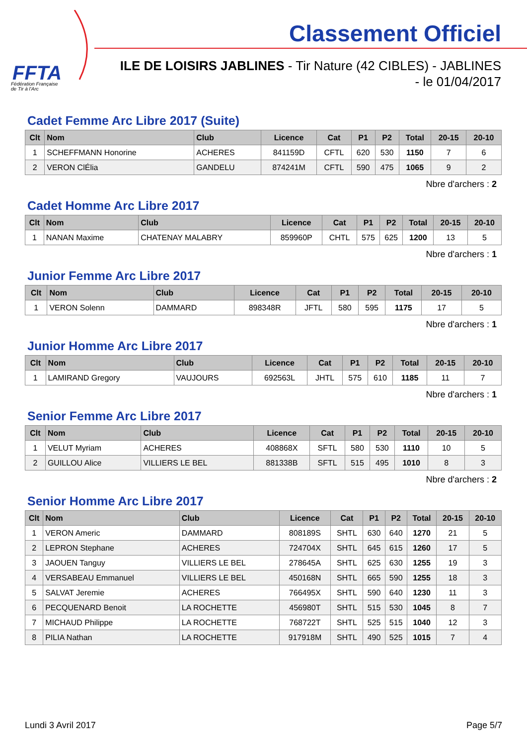FFTA
Fédération Française
de Tir à l'Arc
Classement Officiel
ILE DE LOISIRS JABLINES - Tir Nature (42 CIBLES) - JABLINES
- le 01/04/2017
Cadet Femme Arc Libre 2017 (Suite)
| Clt | Nom | Club | Licence | Cat | P1 | P2 | Total | 20-15 | 20-10 |
| --- | --- | --- | --- | --- | --- | --- | --- | --- | --- |
| 1 | SCHEFFMANN Honorine | ACHERES | 841159D | CFTL | 620 | 530 | 1150 | 7 | 6 |
| 2 | VERON ClÉlia | GANDELU | 874241M | CFTL | 590 | 475 | 1065 | 9 | 2 |
Nbre d'archers : 2
Cadet Homme Arc Libre 2017
| Clt | Nom | Club | Licence | Cat | P1 | P2 | Total | 20-15 | 20-10 |
| --- | --- | --- | --- | --- | --- | --- | --- | --- | --- |
| 1 | NANAN Maxime | CHATENAY MALABRY | 859960P | CHTL | 575 | 625 | 1200 | 13 | 5 |
Nbre d'archers : 1
Junior Femme Arc Libre 2017
| Clt | Nom | Club | Licence | Cat | P1 | P2 | Total | 20-15 | 20-10 |
| --- | --- | --- | --- | --- | --- | --- | --- | --- | --- |
| 1 | VERON Solenn | DAMMARD | 898348R | JFTL | 580 | 595 | 1175 | 17 | 5 |
Nbre d'archers : 1
Junior Homme Arc Libre 2017
| Clt | Nom | Club | Licence | Cat | P1 | P2 | Total | 20-15 | 20-10 |
| --- | --- | --- | --- | --- | --- | --- | --- | --- | --- |
| 1 | LAMIRAND Gregory | VAUJOURS | 692563L | JHTL | 575 | 610 | 1185 | 11 | 7 |
Nbre d'archers : 1
Senior Femme Arc Libre 2017
| Clt | Nom | Club | Licence | Cat | P1 | P2 | Total | 20-15 | 20-10 |
| --- | --- | --- | --- | --- | --- | --- | --- | --- | --- |
| 1 | VELUT Myriam | ACHERES | 408868X | SFTL | 580 | 530 | 1110 | 10 | 5 |
| 2 | GUILLOU Alice | VILLIERS LE BEL | 881338B | SFTL | 515 | 495 | 1010 | 8 | 3 |
Nbre d'archers : 2
Senior Homme Arc Libre 2017
| Clt | Nom | Club | Licence | Cat | P1 | P2 | Total | 20-15 | 20-10 |
| --- | --- | --- | --- | --- | --- | --- | --- | --- | --- |
| 1 | VERON Americ | DAMMARD | 808189S | SHTL | 630 | 640 | 1270 | 21 | 5 |
| 2 | LEPRON Stephane | ACHERES | 724704X | SHTL | 645 | 615 | 1260 | 17 | 5 |
| 3 | JAOUEN Tanguy | VILLIERS LE BEL | 278645A | SHTL | 625 | 630 | 1255 | 19 | 3 |
| 4 | VERSABEAU Emmanuel | VILLIERS LE BEL | 450168N | SHTL | 665 | 590 | 1255 | 18 | 3 |
| 5 | SALVAT Jeremie | ACHERES | 766495X | SHTL | 590 | 640 | 1230 | 11 | 3 |
| 6 | PECQUENARD Benoit | LA ROCHETTE | 456980T | SHTL | 515 | 530 | 1045 | 8 | 7 |
| 7 | MICHAUD Philippe | LA ROCHETTE | 768722T | SHTL | 525 | 515 | 1040 | 12 | 3 |
| 8 | PILIA Nathan | LA ROCHETTE | 917918M | SHTL | 490 | 525 | 1015 | 7 | 4 |
Lundi 3 Avril 2017 Page 5/7